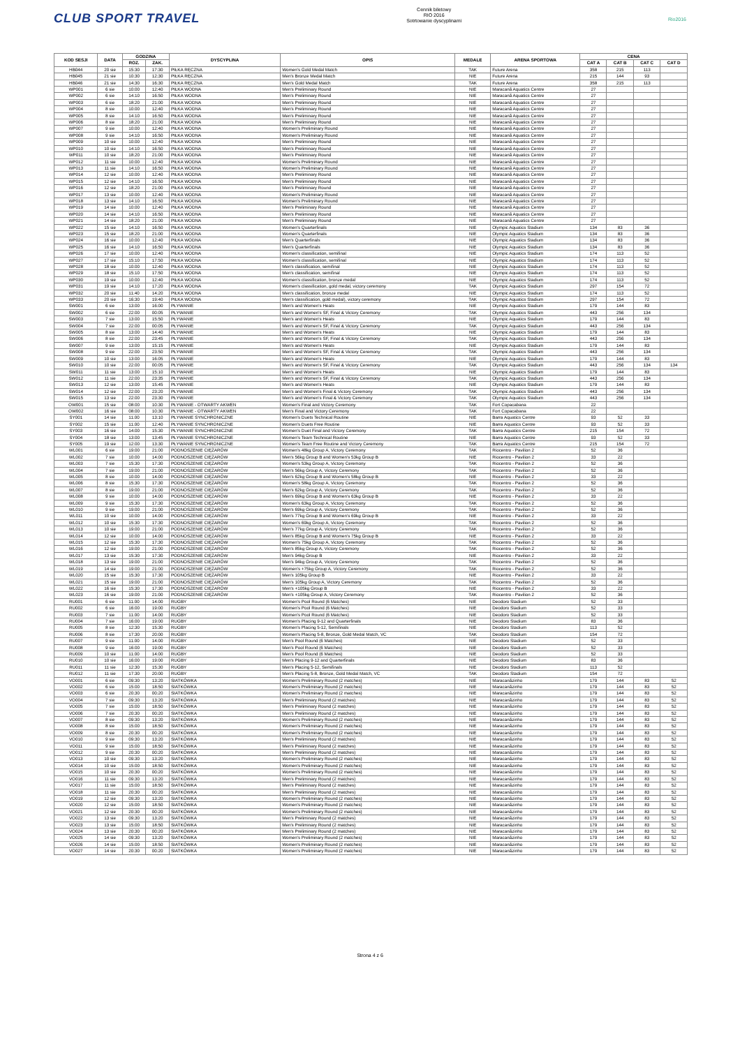CLUB SPORT TRAVEL
Cennik biletowy
RIO 2016
Sotrtowanie dyscyplinami
Rio2016
| KOD SESJI | DATA | GODZINA | | DYSCYPLINA | OPIS | MEDALE | ARENA SPORTOWA | CENA | | | |
| --- | --- | --- | --- | --- | --- | --- | --- | --- | --- | --- | --- |
| | | ROZ. | ZAK. | | | | | CAT A | CAT B | CAT C | CAT D |
| HB044 | 20 sie | 15:30 | 17:30 | PIŁKA RĘCZNA | Women's Gold Medal Match | TAK | Future Arena | 358 | 215 | 113 | |
| HB045 | 21 sie | 10:30 | 12:30 | PIŁKA RĘCZNA | Men's Bronze Medal Match | NIE | Future Arena | 215 | 144 | 93 | |
| HB046 | 21 sie | 14:30 | 16:30 | PIŁKA RĘCZNA | Men's Gold Medal Match | TAK | Future Arena | 358 | 215 | 113 | |
| WP001 | 6 sie | 10:00 | 12:40 | PIŁKA WODNA | Men's Preliminary Round | NIE | Maracanã Aquatics Centre | 27 | | | |
| WP002 | 6 sie | 14:10 | 16:50 | PIŁKA WODNA | Men's Preliminary Round | NIE | Maracanã Aquatics Centre | 27 | | | |
| WP003 | 6 sie | 18:20 | 21:00 | PIŁKA WODNA | Men's Preliminary Round | NIE | Maracanã Aquatics Centre | 27 | | | |
| WP004 | 8 sie | 10:00 | 12:40 | PIŁKA WODNA | Men's Preliminary Round | NIE | Maracanã Aquatics Centre | 27 | | | |
| WP005 | 8 sie | 14:10 | 16:50 | PIŁKA WODNA | Men's Preliminary Round | NIE | Maracanã Aquatics Centre | 27 | | | |
| WP006 | 8 sie | 18:20 | 21:00 | PIŁKA WODNA | Men's Preliminary Round | NIE | Maracanã Aquatics Centre | 27 | | | |
| WP007 | 9 sie | 10:00 | 12:40 | PIŁKA WODNA | Women's Preliminary Round | NIE | Maracanã Aquatics Centre | 27 | | | |
| WP008 | 9 sie | 14:10 | 16:50 | PIŁKA WODNA | Women's Preliminary Round | NIE | Maracanã Aquatics Centre | 27 | | | |
| WP009 | 10 sie | 10:00 | 12:40 | PIŁKA WODNA | Men's Preliminary Round | NIE | Maracanã Aquatics Centre | 27 | | | |
| WP010 | 10 sie | 14:10 | 16:50 | PIŁKA WODNA | Men's Preliminary Round | NIE | Maracanã Aquatics Centre | 27 | | | |
| WP011 | 10 sie | 18:20 | 21:00 | PIŁKA WODNA | Men's Preliminary Round | NIE | Maracanã Aquatics Centre | 27 | | | |
| WP012 | 11 sie | 10:00 | 12:40 | PIŁKA WODNA | Women's Preliminary Round | NIE | Maracanã Aquatics Centre | 27 | | | |
| WP013 | 11 sie | 14:10 | 16:50 | PIŁKA WODNA | Women's Preliminary Round | NIE | Maracanã Aquatics Centre | 27 | | | |
| WP014 | 12 sie | 10:00 | 12:40 | PIŁKA WODNA | Men's Preliminary Round | NIE | Maracanã Aquatics Centre | 27 | | | |
| WP015 | 12 sie | 14:10 | 16:50 | PIŁKA WODNA | Men's Preliminary Round | NIE | Maracanã Aquatics Centre | 27 | | | |
| WP016 | 12 sie | 18:20 | 21:00 | PIŁKA WODNA | Men's Preliminary Round | NIE | Maracanã Aquatics Centre | 27 | | | |
| WP017 | 13 sie | 10:00 | 12:40 | PIŁKA WODNA | Women's Preliminary Round | NIE | Maracanã Aquatics Centre | 27 | | | |
| WP018 | 13 sie | 14:10 | 16:50 | PIŁKA WODNA | Women's Preliminary Round | NIE | Maracanã Aquatics Centre | 27 | | | |
| WP019 | 14 sie | 10:00 | 12:40 | PIŁKA WODNA | Men's Preliminary Round | NIE | Maracanã Aquatics Centre | 27 | | | |
| WP020 | 14 sie | 14:10 | 16:50 | PIŁKA WODNA | Men's Preliminary Round | NIE | Maracanã Aquatics Centre | 27 | | | |
| WP021 | 14 sie | 18:20 | 21:00 | PIŁKA WODNA | Men's Preliminary Round | NIE | Maracanã Aquatics Centre | 27 | | | |
| WP022 | 15 sie | 14:10 | 16:50 | PIŁKA WODNA | Women's Quarterfinals | NIE | Olympic Aquatics Stadium | 134 | 83 | 36 | |
| WP023 | 15 sie | 18:20 | 21:00 | PIŁKA WODNA | Women's Quarterfinals | NIE | Olympic Aquatics Stadium | 134 | 83 | 36 | |
| WP024 | 16 sie | 10:00 | 12:40 | PIŁKA WODNA | Men's Quarterfinals | NIE | Olympic Aquatics Stadium | 134 | 83 | 36 | |
| WP025 | 16 sie | 14:10 | 16:50 | PIŁKA WODNA | Men's Quarterfinals | NIE | Olympic Aquatics Stadium | 134 | 83 | 36 | |
| WP026 | 17 sie | 10:00 | 12:40 | PIŁKA WODNA | Women's classification, semifinal | NIE | Olympic Aquatics Stadium | 174 | 113 | 52 | |
| WP027 | 17 sie | 15:10 | 17:50 | PIŁKA WODNA | Women's classification, semifinal | NIE | Olympic Aquatics Stadium | 174 | 113 | 52 | |
| WP028 | 18 sie | 10:00 | 12:40 | PIŁKA WODNA | Men's classification, semifinal | NIE | Olympic Aquatics Stadium | 174 | 113 | 52 | |
| WP029 | 18 sie | 15:10 | 17:50 | PIŁKA WODNA | Men's classification, semifinal | NIE | Olympic Aquatics Stadium | 174 | 113 | 52 | |
| WP030 | 19 sie | 10:00 | 12:40 | PIŁKA WODNA | Women's classification, bronze medal | NIE | Olympic Aquatics Stadium | 174 | 113 | 52 | |
| WP031 | 19 sie | 14:10 | 17:20 | PIŁKA WODNA | Women's classification, gold medal, victory ceremony | TAK | Olympic Aquatics Stadium | 297 | 154 | 72 | |
| WP032 | 20 sie | 11:40 | 14:20 | PIŁKA WODNA | Men's classification, bronze medal | NIE | Olympic Aquatics Stadium | 174 | 113 | 52 | |
| WP033 | 20 sie | 16:30 | 19:40 | PIŁKA WODNA | Men's classification, gold medal), victory ceremony | TAK | Olympic Aquatics Stadium | 297 | 154 | 72 | |
| SW001 | 6 sie | 13:00 | 16:00 | PŁYWANIE | Men's and Women's Heats | NIE | Olympic Aquatics Stadium | 179 | 144 | 83 | |
| SW002 | 6 sie | 22:00 | 00:05 | PŁYWANIE | Men's and Women's SF, Final & Victory Ceremony | TAK | Olympic Aquatics Stadium | 443 | 256 | 134 | |
| SW003 | 7 sie | 13:00 | 15:50 | PŁYWANIE | Men's and Women's Heats | NIE | Olympic Aquatics Stadium | 179 | 144 | 83 | |
| SW004 | 7 sie | 22:00 | 00:05 | PŁYWANIE | Men's and Women's SF, Final & Victory Ceremony | TAK | Olympic Aquatics Stadium | 443 | 256 | 134 | |
| SW005 | 8 sie | 13:00 | 14:40 | PŁYWANIE | Men's and Women's Heats | NIE | Olympic Aquatics Stadium | 179 | 144 | 83 | |
| SW006 | 8 sie | 22:00 | 23:45 | PŁYWANIE | Men's and Women's SF, Final & Victory Ceremony | TAK | Olympic Aquatics Stadium | 443 | 256 | 134 | |
| SW007 | 9 sie | 13:00 | 15:15 | PŁYWANIE | Men's and Women's Heats | NIE | Olympic Aquatics Stadium | 179 | 144 | 83 | |
| SW008 | 9 sie | 22:00 | 23:50 | PŁYWANIE | Men's and Women's SF, Final & Victory Ceremony | TAK | Olympic Aquatics Stadium | 443 | 256 | 134 | |
| SW009 | 10 sie | 13:00 | 16:05 | PŁYWANIE | Men's and Women's Heats | NIE | Olympic Aquatics Stadium | 179 | 144 | 83 | |
| SW010 | 10 sie | 22:00 | 00:05 | PŁYWANIE | Men's and Women's SF, Final & Victory Ceremony | TAK | Olympic Aquatics Stadium | 443 | 256 | 134 | 134 |
| SW011 | 11 sie | 13:00 | 15:10 | PŁYWANIE | Men's and Women's Heats | NIE | Olympic Aquatics Stadium | 179 | 144 | 83 | |
| SW012 | 11 sie | 22:00 | 23:35 | PŁYWANIE | Men's and Women's SF, Final & Victory Ceremony | TAK | Olympic Aquatics Stadium | 443 | 256 | 134 | |
| SW013 | 12 sie | 13:00 | 15:45 | PŁYWANIE | Men's and Women's Heats | NIE | Olympic Aquatics Stadium | 179 | 144 | 83 | |
| SW014 | 12 sie | 22:00 | 23:20 | PŁYWANIE | Men's and Women's Final & Victory Ceremony | TAK | Olympic Aquatics Stadium | 443 | 256 | 134 | |
| SW015 | 13 sie | 22:00 | 23:30 | PŁYWANIE | Men's and Women's Final & Victory Ceremony | TAK | Olympic Aquatics Stadium | 443 | 256 | 134 | |
| OW001 | 15 sie | 08:00 | 10:30 | PŁYWANIE - OTWARTY AKWEN | Women's Final and Victory Ceremony | TAK | Fort Copacabana | 22 | | | |
| OW002 | 16 sie | 08:00 | 10:30 | PŁYWANIE - OTWARTY AKWEN | Men's Final and Victory Ceremony | TAK | Fort Copacabana | 22 | | | |
| SY001 | 14 sie | 11:00 | 13:10 | PŁYWANIE SYNCHRONICZNE | Women's Duets Technical Routine | NIE | Barra Aquatics Centre | 93 | 52 | 33 | |
| SY002 | 15 sie | 11:00 | 12:40 | PŁYWANIE SYNCHRONICZNE | Women's Duets Free Routine | NIE | Barra Aquatics Centre | 93 | 52 | 33 | |
| SY003 | 16 sie | 14:00 | 15:30 | PŁYWANIE SYNCHRONICZNE | Women's Duet Final and Victory Ceremony | TAK | Barra Aquatics Centre | 215 | 154 | 72 | |
| SY004 | 18 sie | 13:00 | 13:45 | PŁYWANIE SYNCHRONICZNE | Women's Team Technical Routine | NIE | Barra Aquatics Centre | 93 | 52 | 33 | |
| SY005 | 19 sie | 12:00 | 13:30 | PŁYWANIE SYNCHRONICZNE | Women's Team Free Routine and Victory Ceremony | TAK | Barra Aquatics Centre | 215 | 154 | 72 | |
| WL001 | 6 sie | 19:00 | 21:00 | PODNOSZENIE CIĘŻARÓW | Women's 48kg Group A, Victory Ceremony | TAK | Riocentro - Pavilion 2 | 52 | 36 | | |
| WL002 | 7 sie | 10:00 | 14:00 | PODNOSZENIE CIĘŻARÓW | Men's 56kg Group B and Women's 53kg Group B | NIE | Riocentro - Pavilion 2 | 33 | 22 | | |
| WL003 | 7 sie | 15:30 | 17:30 | PODNOSZENIE CIĘŻARÓW | Women's 53kg Group A, Victory Ceremony | TAK | Riocentro - Pavilion 2 | 52 | 36 | | |
| WL004 | 7 sie | 19:00 | 21:00 | PODNOSZENIE CIĘŻARÓW | Men's 56kg Group A, Victory Ceremony | TAK | Riocentro - Pavilion 2 | 52 | 36 | | |
| WL005 | 8 sie | 10:00 | 14:00 | PODNOSZENIE CIĘŻARÓW | Men's 62kg Group B and Women's 58kg Group B | NIE | Riocentro - Pavilion 2 | 33 | 22 | | |
| WL006 | 8 sie | 15:30 | 17:30 | PODNOSZENIE CIĘŻARÓW | Women's 58kg Group A, Victory Ceremony | TAK | Riocentro - Pavilion 2 | 52 | 36 | | |
| WL007 | 8 sie | 19:00 | 21:00 | PODNOSZENIE CIĘŻARÓW | Men's 62kg Group A, Victory Ceremony | TAK | Riocentro - Pavilion 2 | 52 | 36 | | |
| WL008 | 9 sie | 10:00 | 14:00 | PODNOSZENIE CIĘŻARÓW | Men's 69kg Group B and Women's 63kg Group B | NIE | Riocentro - Pavilion 2 | 33 | 22 | | |
| WL009 | 9 sie | 15:30 | 17:30 | PODNOSZENIE CIĘŻARÓW | Women's 63kg Group A, Victory Ceremony | TAK | Riocentro - Pavilion 2 | 52 | 36 | | |
| WL010 | 9 sie | 19:00 | 21:00 | PODNOSZENIE CIĘŻARÓW | Men's 69kg Group A, Victory Ceremony | TAK | Riocentro - Pavilion 2 | 52 | 36 | | |
| WL011 | 10 sie | 10:00 | 14:00 | PODNOSZENIE CIĘŻARÓW | Men's 77kg Group B and Women's 69kg Group B | NIE | Riocentro - Pavilion 2 | 33 | 22 | | |
| WL012 | 10 sie | 15:30 | 17:30 | PODNOSZENIE CIĘŻARÓW | Women's 69kg Group A, Victory Ceremony | TAK | Riocentro - Pavilion 2 | 52 | 36 | | |
| WL013 | 10 sie | 19:00 | 21:00 | PODNOSZENIE CIĘŻARÓW | Men's 77kg Group A, Victory Ceremony | TAK | Riocentro - Pavilion 2 | 52 | 36 | | |
| WL014 | 12 sie | 10:00 | 14:00 | PODNOSZENIE CIĘŻARÓW | Men's 85kg Group B and Women's 75kg Group B | NIE | Riocentro - Pavilion 2 | 33 | 22 | | |
| WL015 | 12 sie | 15:30 | 17:30 | PODNOSZENIE CIĘŻARÓW | Women's 75kg Group A, Victory Ceremony | TAK | Riocentro - Pavilion 2 | 52 | 36 | | |
| WL016 | 12 sie | 19:00 | 21:00 | PODNOSZENIE CIĘŻARÓW | Men's 85kg Group A, Victory Ceremony | TAK | Riocentro - Pavilion 2 | 52 | 36 | | |
| WL017 | 13 sie | 15:30 | 17:30 | PODNOSZENIE CIĘŻARÓW | Men's 94kg Group B | NIE | Riocentro - Pavilion 2 | 33 | 22 | | |
| WL018 | 13 sie | 19:00 | 21:00 | PODNOSZENIE CIĘŻARÓW | Men's 94kg Group A, Victory Ceremony | TAK | Riocentro - Pavilion 2 | 52 | 36 | | |
| WL019 | 14 sie | 19:00 | 21:00 | PODNOSZENIE CIĘŻARÓW | Women's +75kg Group A, Victory Ceremony | TAK | Riocentro - Pavilion 2 | 52 | 36 | | |
| WL020 | 15 sie | 15:30 | 17:30 | PODNOSZENIE CIĘŻARÓW | Men's 105kg Group B | NIE | Riocentro - Pavilion 2 | 33 | 22 | | |
| WL021 | 15 sie | 19:00 | 21:00 | PODNOSZENIE CIĘŻARÓW | Men's 105kg Group A, Victory Ceremony | TAK | Riocentro - Pavilion 2 | 52 | 36 | | |
| WL022 | 16 sie | 15:30 | 17:30 | PODNOSZENIE CIĘŻARÓW | Men's +105kg Group B | NIE | Riocentro - Pavilion 2 | 33 | 22 | | |
| WL023 | 16 sie | 19:00 | 21:00 | PODNOSZENIE CIĘŻARÓW | Men's +105kg Group A, Victory Ceremony | TAK | Riocentro - Pavilion 2 | 52 | 36 | | |
| RU001 | 6 sie | 11:00 | 14:00 | RUGBY | Women's Pool Round (6 Matches) | NIE | Deodoro Stadium | 52 | 33 | | |
| RU002 | 6 sie | 16:00 | 19:00 | RUGBY | Women's Pool Round (6 Matches) | NIE | Deodoro Stadium | 52 | 33 | | |
| RU003 | 7 sie | 11:00 | 14:00 | RUGBY | Women's Pool Round (6 Matches) | NIE | Deodoro Stadium | 52 | 33 | | |
| RU004 | 7 sie | 16:00 | 19:00 | RUGBY | Women's Placing 9-12 and Quarterfinals | NIE | Deodoro Stadium | 83 | 36 | | |
| RU005 | 8 sie | 12:30 | 15:30 | RUGBY | Women's Placing 5-12, Semifinals | NIE | Deodoro Stadium | 113 | 52 | | |
| RU006 | 8 sie | 17:30 | 20:00 | RUGBY | Women's Placing 5-8, Bronze, Gold Medal Match, VC | TAK | Deodoro Stadium | 154 | 72 | | |
| RU007 | 9 sie | 11:00 | 14:00 | RUGBY | Men's Pool Round (6 Matches) | NIE | Deodoro Stadium | 52 | 33 | | |
| RU008 | 9 sie | 16:00 | 19:00 | RUGBY | Men's Pool Round (6 Matches) | NIE | Deodoro Stadium | 52 | 33 | | |
| RU009 | 10 sie | 11:00 | 14:00 | RUGBY | Men's Pool Round (6 Matches) | NIE | Deodoro Stadium | 52 | 33 | | |
| RU010 | 10 sie | 16:00 | 19:00 | RUGBY | Men's Placing 9-12 and Quarterfinals | NIE | Deodoro Stadium | 83 | 36 | | |
| RU011 | 11 sie | 12:30 | 15:30 | RUGBY | Men's Placing 5-12, Semifinals | NIE | Deodoro Stadium | 113 | 52 | | |
| RU012 | 11 sie | 17:30 | 20:00 | RUGBY | Men's Placing 5-8, Bronze, Gold Medal Match, VC | TAK | Deodoro Stadium | 154 | 72 | | |
| VO001 | 6 sie | 09:30 | 13:20 | SIATKÓWKA | Women's Preliminary Round (2 matches) | NIE | Maracanãzinho | 179 | 144 | 83 | 52 |
| VO002 | 6 sie | 15:00 | 18:50 | SIATKÓWKA | Women's Preliminary Round (2 matches) | NIE | Maracanãzinho | 179 | 144 | 83 | 52 |
| VO003 | 6 sie | 20:30 | 00:20 | SIATKÓWKA | Women's Preliminary Round (2 matches) | NIE | Maracanãzinho | 179 | 144 | 83 | 52 |
| VO004 | 7 sie | 09:30 | 13:20 | SIATKÓWKA | Men's Preliminary Round (2 matches) | NIE | Maracanãzinho | 179 | 144 | 83 | 52 |
| VO005 | 7 sie | 15:00 | 18:50 | SIATKÓWKA | Men's Preliminary Round (2 matches) | NIE | Maracanãzinho | 179 | 144 | 83 | 52 |
| VO006 | 7 sie | 20:30 | 00:20 | SIATKÓWKA | Men's Preliminary Round (2 matches) | NIE | Maracanãzinho | 179 | 144 | 83 | 52 |
| VO007 | 8 sie | 09:30 | 13:20 | SIATKÓWKA | Women's Preliminary Round (2 matches) | NIE | Maracanãzinho | 179 | 144 | 83 | 52 |
| VO008 | 8 sie | 15:00 | 18:50 | SIATKÓWKA | Women's Preliminary Round (2 matches) | NIE | Maracanãzinho | 179 | 144 | 83 | 52 |
| VO009 | 8 sie | 20:30 | 00:20 | SIATKÓWKA | Women's Preliminary Round (2 matches) | NIE | Maracanãzinho | 179 | 144 | 83 | 52 |
| VO010 | 9 sie | 09:30 | 13:20 | SIATKÓWKA | Men's Preliminary Round (2 matches) | NIE | Maracanãzinho | 179 | 144 | 83 | 52 |
| VO011 | 9 sie | 15:00 | 18:50 | SIATKÓWKA | Men's Preliminary Round (2 matches) | NIE | Maracanãzinho | 179 | 144 | 83 | 52 |
| VO012 | 9 sie | 20:30 | 00:20 | SIATKÓWKA | Men's Preliminary Round (2 matches) | NIE | Maracanãzinho | 179 | 144 | 83 | 52 |
| VO013 | 10 sie | 09:30 | 13:20 | SIATKÓWKA | Women's Preliminary Round (2 matches) | NIE | Maracanãzinho | 179 | 144 | 83 | 52 |
| VO014 | 10 sie | 15:00 | 18:50 | SIATKÓWKA | Women's Preliminary Round (2 matches) | NIE | Maracanãzinho | 179 | 144 | 83 | 52 |
| VO015 | 10 sie | 20:30 | 00:20 | SIATKÓWKA | Women's Preliminary Round (2 matches) | NIE | Maracanãzinho | 179 | 144 | 83 | 52 |
| VO016 | 11 sie | 09:30 | 13:20 | SIATKÓWKA | Men's Preliminary Round (2 matches) | NIE | Maracanãzinho | 179 | 144 | 83 | 52 |
| VO017 | 11 sie | 15:00 | 18:50 | SIATKÓWKA | Men's Preliminary Round (2 matches) | NIE | Maracanãzinho | 179 | 144 | 83 | 52 |
| VO018 | 11 sie | 20:30 | 00:20 | SIATKÓWKA | Men's Preliminary Round (2 matches) | NIE | Maracanãzinho | 179 | 144 | 83 | 52 |
| VO019 | 12 sie | 09:30 | 13:20 | SIATKÓWKA | Women's Preliminary Round (2 matches) | NIE | Maracanãzinho | 179 | 144 | 83 | 52 |
| VO020 | 12 sie | 15:00 | 18:50 | SIATKÓWKA | Women's Preliminary Round (2 matches) | NIE | Maracanãzinho | 179 | 144 | 83 | 52 |
| VO021 | 12 sie | 20:30 | 00:20 | SIATKÓWKA | Women's Preliminary Round (2 matches) | NIE | Maracanãzinho | 179 | 144 | 83 | 52 |
| VO022 | 13 sie | 09:30 | 13:20 | SIATKÓWKA | Men's Preliminary Round (2 matches) | NIE | Maracanãzinho | 179 | 144 | 83 | 52 |
| VO023 | 13 sie | 15:00 | 18:50 | SIATKÓWKA | Men's Preliminary Round (2 matches) | NIE | Maracanãzinho | 179 | 144 | 83 | 52 |
| VO024 | 13 sie | 20:30 | 00:20 | SIATKÓWKA | Men's Preliminary Round (2 matches) | NIE | Maracanãzinho | 179 | 144 | 83 | 52 |
| VO025 | 14 sie | 09:30 | 13:20 | SIATKÓWKA | Women's Preliminary Round (2 matches) | NIE | Maracanãzinho | 179 | 144 | 83 | 52 |
| VO026 | 14 sie | 15:00 | 18:50 | SIATKÓWKA | Women's Preliminary Round (2 matches) | NIE | Maracanãzinho | 179 | 144 | 83 | 52 |
| VO027 | 14 sie | 20:30 | 00:20 | SIATKÓWKA | Women's Preliminary Round (2 matches) | NIE | Maracanãzinho | 179 | 144 | 83 | 52 |
Strona 4 z 6